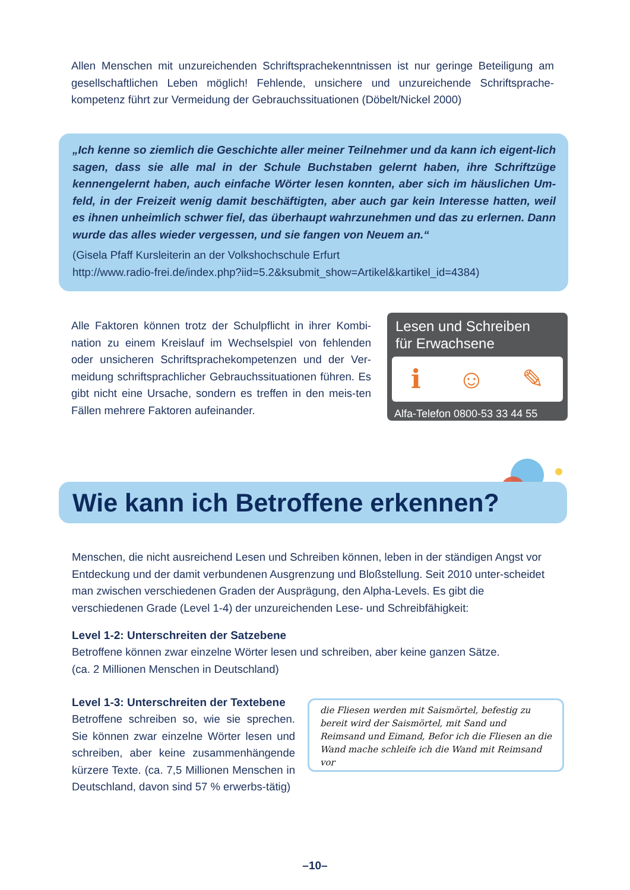Allen Menschen mit unzureichenden Schriftsprachekenntnissen ist nur geringe Beteiligung am gesellschaftlichen Leben möglich! Fehlende, unsichere und unzureichende Schriftsprache-kompetenz führt zur Vermeidung der Gebrauchssituationen (Döbelt/Nickel 2000)
„Ich kenne so ziemlich die Geschichte aller meiner Teilnehmer und da kann ich eigent-lich sagen, dass sie alle mal in der Schule Buchstaben gelernt haben, ihre Schriftzüge kennengelernt haben, auch einfache Wörter lesen konnten, aber sich im häuslichen Um-feld, in der Freizeit wenig damit beschäftigten, aber auch gar kein Interesse hatten, weil es ihnen unheimlich schwer fiel, das überhaupt wahrzunehmen und das zu erlernen. Dann wurde das alles wieder vergessen, und sie fangen von Neuem an.“
(Gisela Pfaff Kursleiterin an der Volkshochschule Erfurt
http://www.radio-frei.de/index.php?iid=5.2&ksubmit_show=Artikel&kartikel_id=4384)
Alle Faktoren können trotz der Schulpflicht in ihrer Kombi-nation zu einem Kreislauf im Wechselspiel von fehlenden oder unsicheren Schriftsprachekompetenzen und der Ver-meidung schriftsprachlicher Gebrauchssituationen führen. Es gibt nicht eine Ursache, sondern es treffen in den meis-ten Fällen mehrere Faktoren aufeinander.
Lesen und Schreiben
für Erwachsene
ℹ ☺ ✎
Alfa-Telefon 0800-53 33 44 55
Wie kann ich Betroffene erkennen?
Menschen, die nicht ausreichend Lesen und Schreiben können, leben in der ständigen Angst vor Entdeckung und der damit verbundenen Ausgrenzung und Bloßstellung. Seit 2010 unter-scheidet man zwischen verschiedenen Graden der Ausprägung, den Alpha-Levels. Es gibt die verschiedenen Grade (Level 1-4) der unzureichenden Lese- und Schreibfähigkeit:
Level 1-2: Unterschreiten der Satzebene
Betroffene können zwar einzelne Wörter lesen und schreiben, aber keine ganzen Sätze.
(ca. 2 Millionen Menschen in Deutschland)
Level 1-3: Unterschreiten der Textebene
Betroffene schreiben so, wie sie sprechen. Sie können zwar einzelne Wörter lesen und schreiben, aber keine zusammenhängende kürzere Texte. (ca. 7,5 Millionen Menschen in Deutschland, davon sind 57 % erwerbs-tätig)
die Fliesen werden mit Saismörtel, befestig zu bereit wird der Saismörtel, mit Sand und Reimsand und Eimand, Befor ich die Fliesen an die Wand mache schleife ich die Wand mit Reimsand vor
–10–